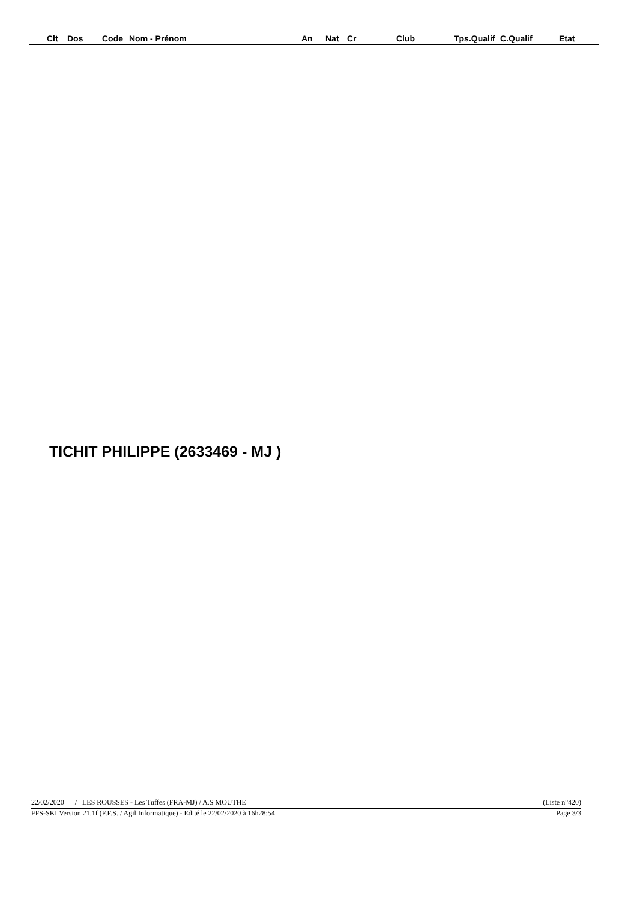| Clt | Dos | Code | Nom - Prénom | An | Nat | Cr | Club | Tps.Qualif | C.Qualif | Etat |
| --- | --- | --- | --- | --- | --- | --- | --- | --- | --- | --- |
TICHIT PHILIPPE (2633469 - MJ )
22/02/2020 / LES ROUSSES - Les Tuffes (FRA-MJ) / A.S MOUTHE (Liste n°420)
FFS-SKI Version 21.1f (F.F.S. / Agil Informatique) - Edité le 22/02/2020 à 16h28:54 Page 3/3